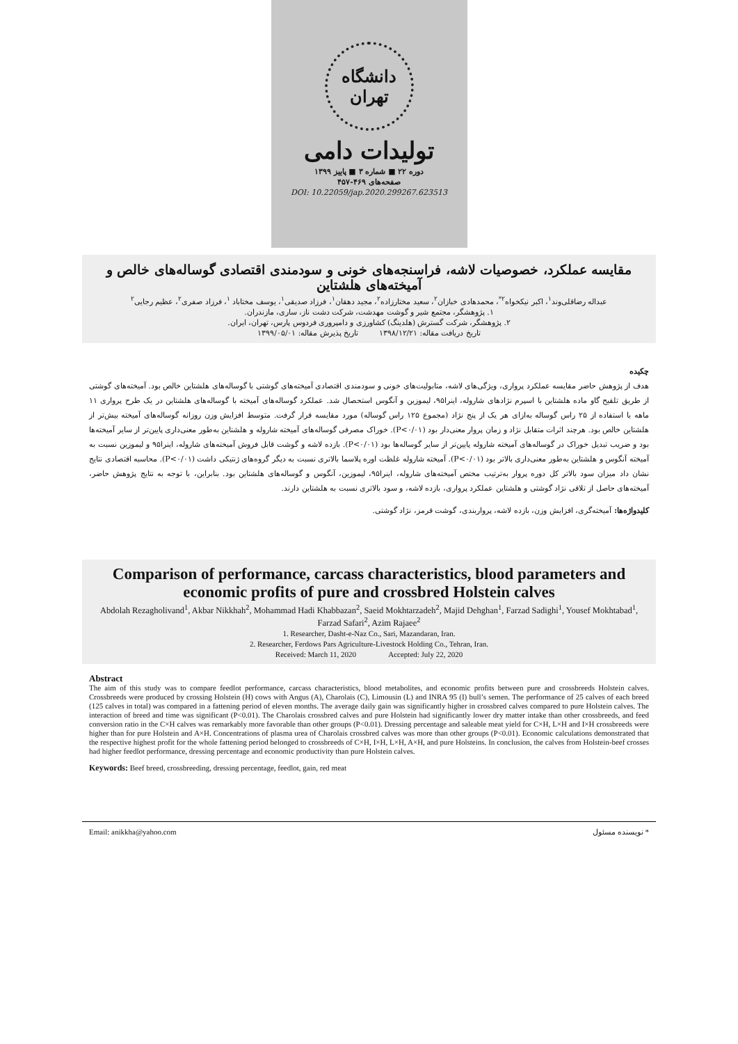دانشگاه تهران
تولیدات دامی
دوره ۲۲ ■ شماره ۳ ■ پاییز ۱۳۹۹
صفحه‌های ۴۶۹-۴۵۷
DOI: 10.22059/jap.2020.299267.623513
مقایسه عملکرد، خصوصیات لاشه، فراسنجه‌های خونی و سودمندی اقتصادی گوساله‌های خالص و آمیخته‌های هلشتاین
عبداله رضاقلی‌وند<sup>۱</sup>، اکبر نیکخواه<sup>۲*</sup>، محمدهادی خبازان<sup>۲</sup>، سعید مختارزاده<sup>۲</sup>، مجید دهقان<sup>۱</sup>، فرزاد صدیقی<sup>۱</sup>، یوسف مختاباد <sup>۱</sup>، فرزاد صفری<sup>۲</sup>، عظیم رجایی<sup>۲</sup>
۱. پژوهشگر، مجتمع شیر و گوشت مهدشت، شرکت دشت ناز، ساری، مازندران.
۲. پژوهشگر، شرکت گسترش (هلدینگ) کشاورزی و دامپروری فردوس پارس، تهران، ایران.
تاریخ دریافت مقاله: ۱۳۹۸/۱۲/۲۱ تاریخ پذیرش مقاله: ۱۳۹۹/۰۵/۰۱
چکیده
هدف از پژوهش حاضر مقایسه عملکرد پرواری، ویژگی‌های لاشه، متابولیت‌های خونی و سودمندی اقتصادی آمیخته‌های گوشتی با گوساله‌های هلشتاین خالص بود. آمیخته‌های گوشتی از طریق تلقیح گاو ماده هلشتاین با اسپرم نژادهای شاروله، اینرا۹۵، لیموزین و آنگوس استحصال شد. عملکرد گوساله‌های آمیخته با گوساله‌های هلشتاین در یک طرح پرواری ۱۱ ماهه با استفاده از ۲۵ راس گوساله به‌ازای هر یک از پنج نژاد (مجموع ۱۲۵ راس گوساله) مورد مقایسه قرار گرفت. متوسط افزایش وزن روزانه گوساله‌های آمیخته بیش‌تر از هلشتاین خالص بود. هرچند اثرات متقابل نژاد و زمان پروار معنی‌دار بود (P<۰/۰۱). خوراک مصرفی گوساله‌های آمیخته شاروله و هلشتاین به‌طور معنی‌داری پایین‌تر از سایر آمیخته‌ها بود و ضریب تبدیل خوراک در گوساله‌های آمیخته شاروله پایین‌تر از سایر گوساله‌ها بود (P<۰/۰۱). بازده لاشه و گوشت قابل فروش آمیخته‌های شاروله، اینرا۹۵ و لیموزین نسبت به آمیخته آنگوس و هلشتاین به‌طور معنی‌داری بالاتر بود (P<۰/۰۱). آمیخته شاروله غلظت اوره پلاسما بالاتری نسبت به دیگر گروه‌های ژنتیکی داشت (P<۰/۰۱). محاسبه اقتصادی نتایج نشان داد میزان سود بالاتر کل دوره پروار به‌ترتیب مختص آمیخته‌های شاروله، اینرا۹۵، لیموزین، آنگوس و گوساله‌های هلشتاین بود. بنابراین، با توجه به نتایج پژوهش حاضر، آمیخته‌های حاصل از تلاقی نژاد گوشتی و هلشتاین عملکرد پرواری، بازده لاشه، و سود بالاتری نسبت به هلشتاین دارند.
کلیدواژه‌ها: آمیخته‌گری، افزایش وزن، بازده لاشه، پرواربندی، گوشت قرمز، نژاد گوشتی.
Comparison of performance, carcass characteristics, blood parameters and economic profits of pure and crossbred Holstein calves
Abdolah Rezagholivand<sup>1</sup>, Akbar Nikkhah<sup>2</sup>, Mohammad Hadi Khabbazan<sup>2</sup>, Saeid Mokhtarzadeh<sup>2</sup>, Majid Dehghan<sup>1</sup>, Farzad Sadighi<sup>1</sup>, Yousef Mokhtabad<sup>1</sup>, Farzad Safari<sup>2</sup>, Azim Rajaee<sup>2</sup>
1. Researcher, Dasht-e-Naz Co., Sari, Mazandaran, Iran.
2. Researcher, Ferdows Pars Agriculture-Livestock Holding Co., Tehran, Iran.
Received: March 11, 2020 Accepted: July 22, 2020
Abstract
The aim of this study was to compare feedlot performance, carcass characteristics, blood metabolites, and economic profits between pure and crossbreeds Holstein calves. Crossbreeds were produced by crossing Holstein (H) cows with Angus (A), Charolais (C), Limousin (L) and INRA 95 (I) bull’s semen. The performance of 25 calves of each breed (125 calves in total) was compared in a fattening period of eleven months. The average daily gain was significantly higher in crossbred calves compared to pure Holstein calves. The interaction of breed and time was significant (P<0.01). The Charolais crossbred calves and pure Holstein had significantly lower dry matter intake than other crossbreeds, and feed conversion ratio in the C×H calves was remarkably more favorable than other groups (P<0.01). Dressing percentage and saleable meat yield for C×H, L×H and I×H crossbreeds were higher than for pure Holstein and A×H. Concentrations of plasma urea of Charolais crossbred calves was more than other groups (P<0.01). Economic calculations demonstrated that the respective highest profit for the whole fattening period belonged to crossbreeds of C×H, I×H, L×H, A×H, and pure Holsteins. In conclusion, the calves from Holstein-beef crosses had higher feedlot performance, dressing percentage and economic productivity than pure Holstein calves.
Keywords: Beef breed, crossbreeding, dressing percentage, feedlot, gain, red meat
Email: anikkha@yahoo.com * نویسنده مسئول